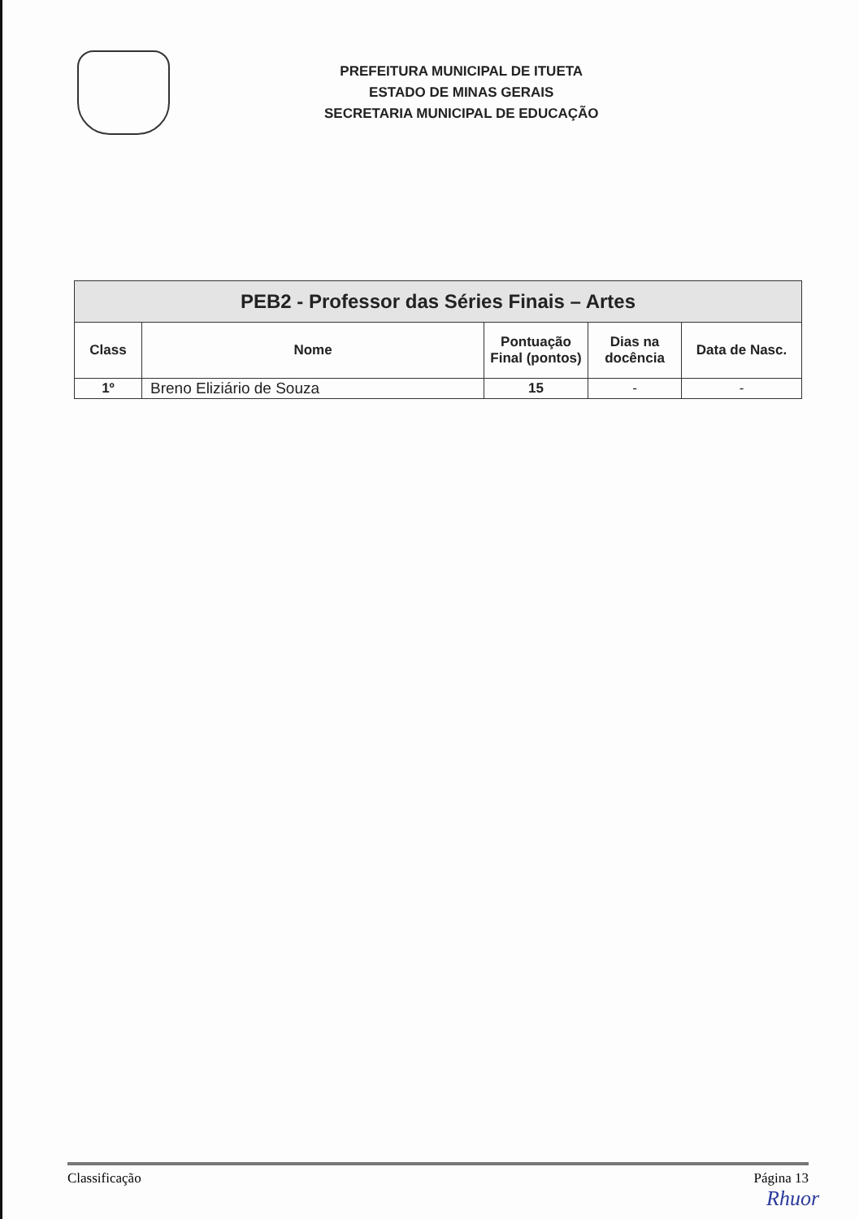PREFEITURA MUNICIPAL DE ITUETA
ESTADO DE MINAS GERAIS
SECRETARIA MUNICIPAL DE EDUCAÇÃO
| PEB2 - Professor das Séries Finais – Artes | | | | |
| --- | --- | --- | --- | --- |
| Class | Nome | Pontuação Final (pontos) | Dias na docência | Data de Nasc. |
| 1º | Breno Eliziário de Souza | 15 | - | - |
Classificação Página 13
Rhuor